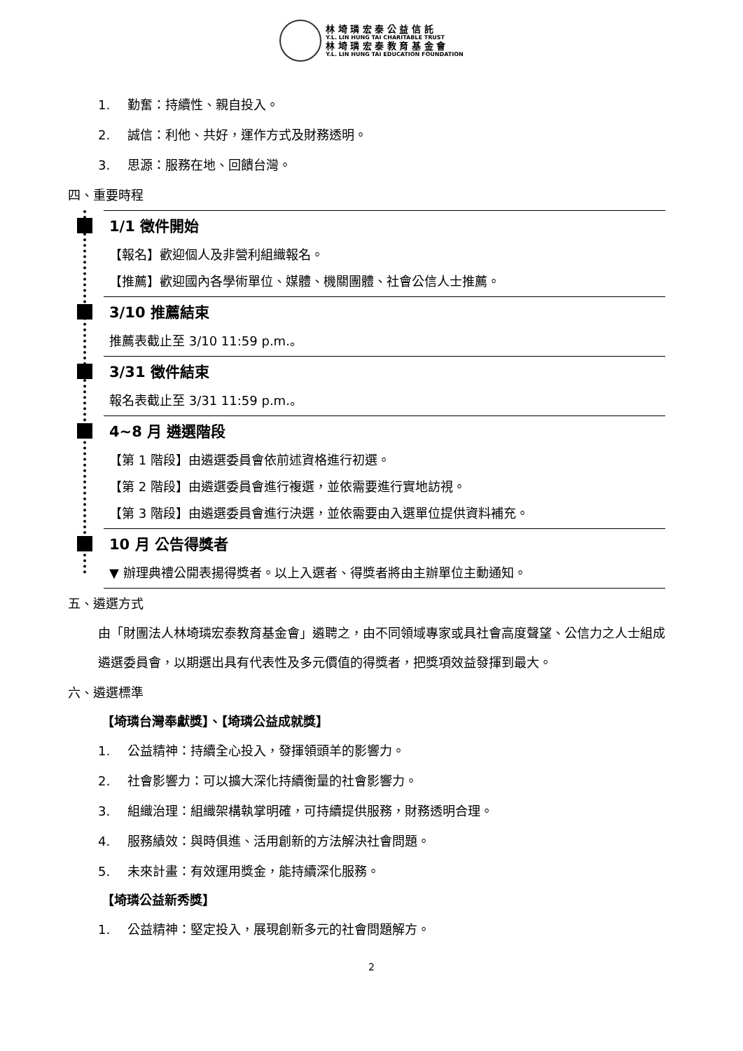林 埼 璘 宏 泰 公 益 信 託
Y.L. LIN HUNG TAI CHARITABLE TRUST
林 埼 璘 宏 泰 教 育 基 金 會
Y.L. LIN HUNG TAI EDUCATION FOUNDATION
1. 勤奮：持續性、親自投入。
2. 誠信：利他、共好，運作方式及財務透明。
3. 思源：服務在地、回饋台灣。
四、重要時程
1/1 徵件開始
【報名】歡迎個人及非營利組織報名。
【推薦】歡迎國內各學術單位、媒體、機關團體、社會公信人士推薦。
3/10 推薦結束
推薦表截止至 3/10 11:59 p.m.。
3/31 徵件結束
報名表截止至 3/31 11:59 p.m.。
4~8 月 遴選階段
【第 1 階段】由遴選委員會依前述資格進行初選。
【第 2 階段】由遴選委員會進行複選，並依需要進行實地訪視。
【第 3 階段】由遴選委員會進行決選，並依需要由入選單位提供資料補充。
10 月 公告得獎者
▼ 辦理典禮公開表揚得獎者。以上入選者、得獎者將由主辦單位主動通知。
五、遴選方式
由「財團法人林埼璘宏泰教育基金會」遴聘之，由不同領域專家或具社會高度聲望、公信力之人士組成遴選委員會，以期選出具有代表性及多元價值的得獎者，把獎項效益發揮到最大。
六、遴選標準
【埼璘台灣奉獻獎】、【埼璘公益成就獎】
1. 公益精神：持續全心投入，發揮領頭羊的影響力。
2. 社會影響力：可以擴大深化持續衡量的社會影響力。
3. 組織治理：組織架構執掌明確，可持續提供服務，財務透明合理。
4. 服務績效：與時俱進、活用創新的方法解決社會問題。
5. 未來計畫：有效運用獎金，能持續深化服務。
【埼璘公益新秀獎】
1. 公益精神：堅定投入，展現創新多元的社會問題解方。
2